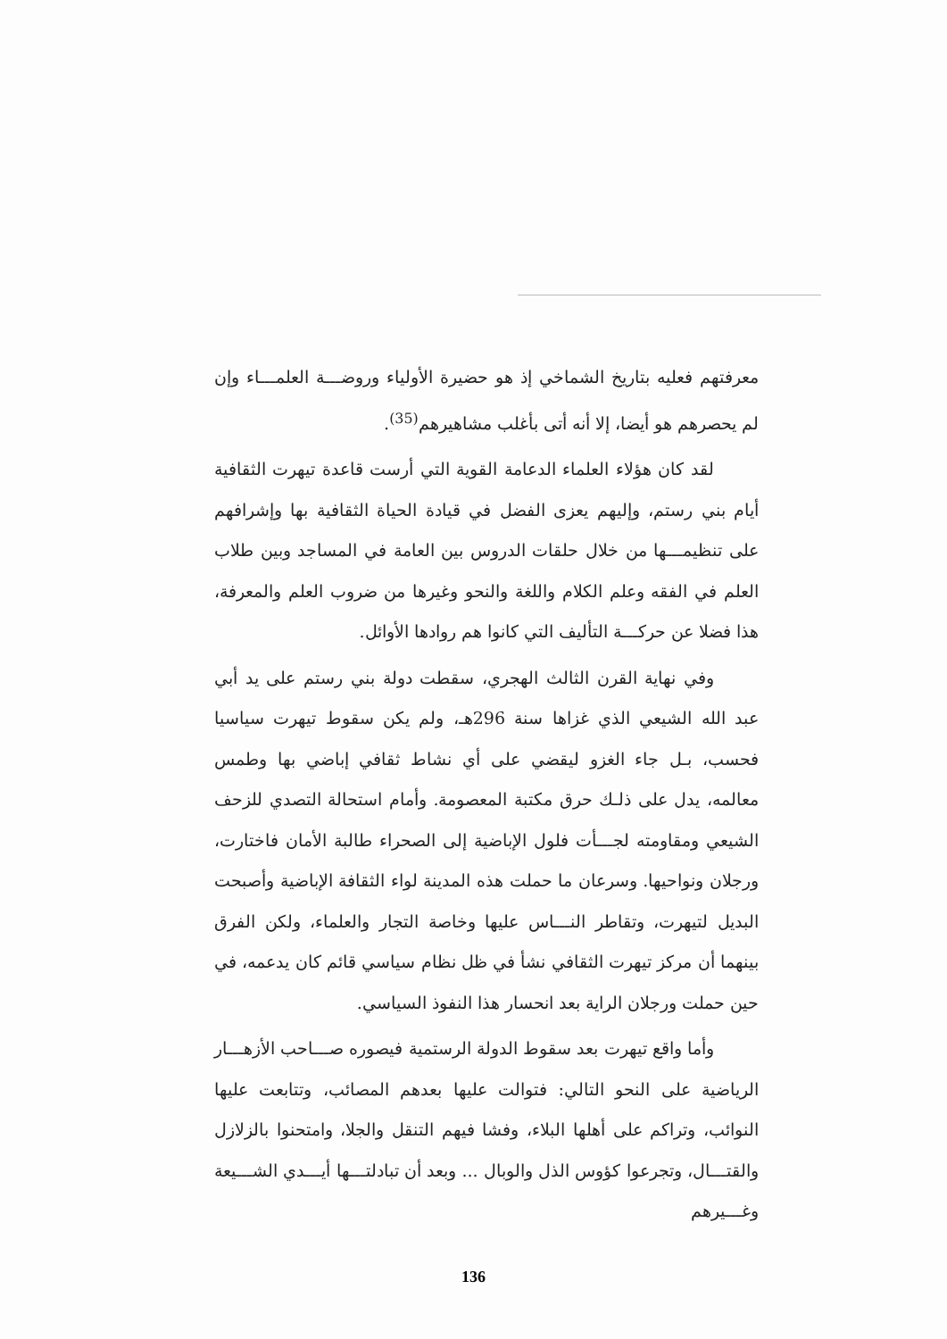معرفتهم فعليه بتاريخ الشماخي إذ هو حضيرة الأولياء وروضـــة العلمـــاء وإن لم يحصرهم هو أيضا، إلا أنه أتى بأغلب مشاهيرهم<sup>(35)</sup>.
لقد كان هؤلاء العلماء الدعامة القوية التي أرست قاعدة تيهرت الثقافية أيام بني رستم، وإليهم يعزى الفضل في قيادة الحياة الثقافية بها وإشرافهم على تنظيمـــها من خلال حلقات الدروس بين العامة في المساجد وبين طلاب العلم في الفقه وعلم الكلام واللغة والنحو وغيرها من ضروب العلم والمعرفة، هذا فضلا عن حركـــة التأليف التي كانوا هم روادها الأوائل.
وفي نهاية القرن الثالث الهجري، سقطت دولة بني رستم على يد أبي عبد الله الشيعي الذي غزاها سنة 296هـ، ولم يكن سقوط تيهرت سياسيا فحسب، بـل جاء الغزو ليقضي على أي نشاط ثقافي إباضي بها وطمس معالمه، يدل على ذلـك حرق مكتبة المعصومة. وأمام استحالة التصدي للزحف الشيعي ومقاومته لجـــأت فلول الإباضية إلى الصحراء طالبة الأمان فاختارت، ورجلان ونواحيها. وسرعان ما حملت هذه المدينة لواء الثقافة الإباضية وأصبحت البديل لتيهرت، وتقاطر النـــاس عليها وخاصة التجار والعلماء، ولكن الفرق بينهما أن مركز تيهرت الثقافي نشأ في ظل نظام سياسي قائم كان يدعمه، في حين حملت ورجلان الراية بعد انحسار هذا النفوذ السياسي.
وأما واقع تيهرت بعد سقوط الدولة الرستمية فيصوره صـــاحب الأزهـــار الرياضية على النحو التالي: فتوالت عليها بعدهم المصائب، وتتابعت عليها النوائب، وتراكم على أهلها البلاء، وفشا فيهم التنقل والجلا، وامتحنوا بالزلازل والقتـــال، وتجرعوا كؤوس الذل والوبال ... وبعد أن تبادلتـــها أيـــدي الشـــيعة وغـــيرهم
136